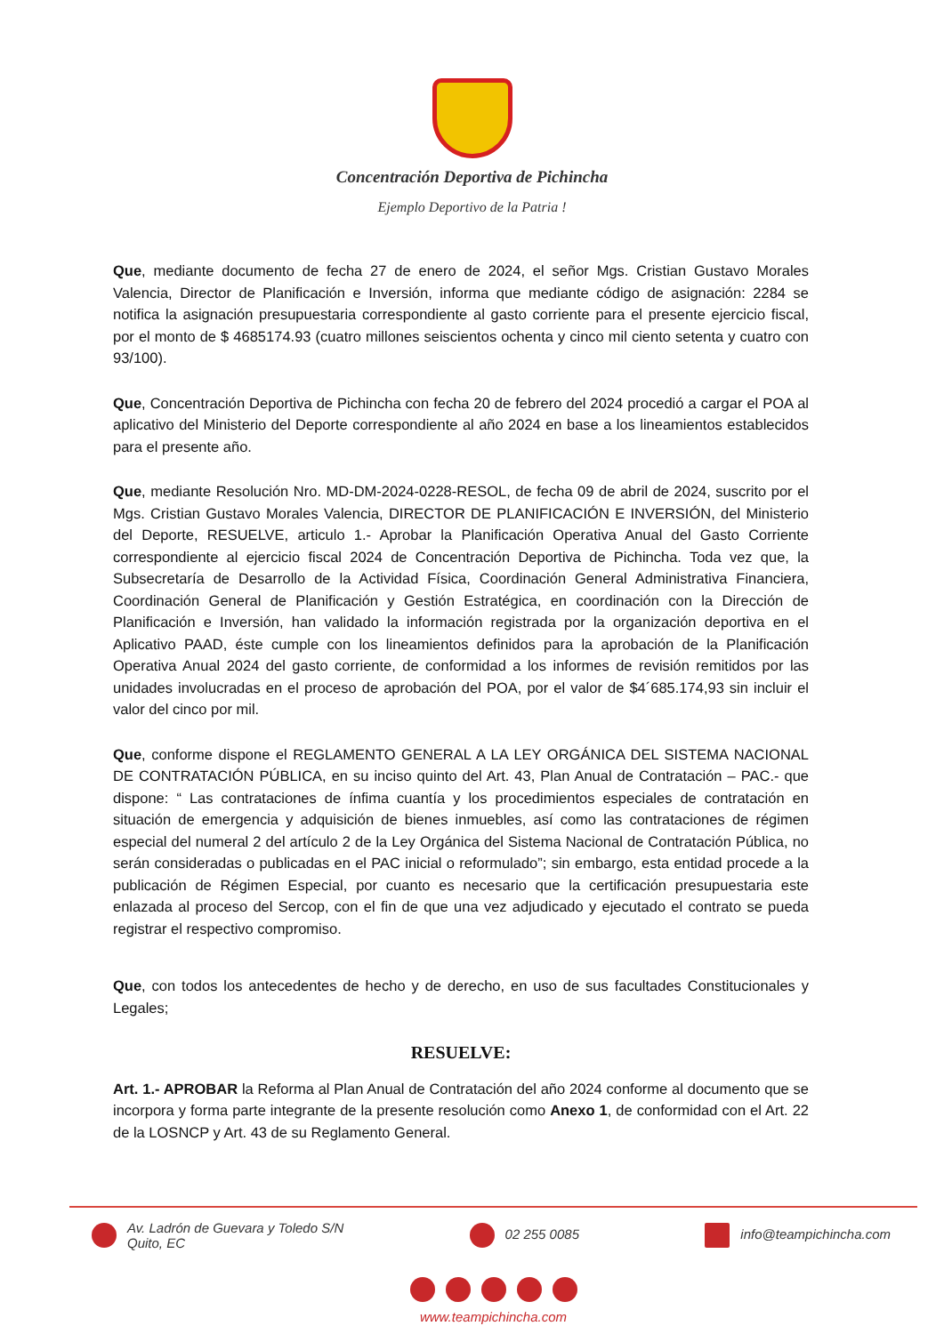Concentración Deportiva de Pichincha
Ejemplo Deportivo de la Patria !
Que, mediante documento de fecha 27 de enero de 2024, el señor Mgs. Cristian Gustavo Morales Valencia, Director de Planificación e Inversión, informa que mediante código de asignación: 2284 se notifica la asignación presupuestaria correspondiente al gasto corriente para el presente ejercicio fiscal, por el monto de $ 4685174.93 (cuatro millones seiscientos ochenta y cinco mil ciento setenta y cuatro con 93/100).
Que, Concentración Deportiva de Pichincha con fecha 20 de febrero del 2024 procedió a cargar el POA al aplicativo del Ministerio del Deporte correspondiente al año 2024 en base a los lineamientos establecidos para el presente año.
Que, mediante Resolución Nro. MD-DM-2024-0228-RESOL, de fecha 09 de abril de 2024, suscrito por el Mgs. Cristian Gustavo Morales Valencia, DIRECTOR DE PLANIFICACIÓN E INVERSIÓN, del Ministerio del Deporte, RESUELVE, articulo 1.- Aprobar la Planificación Operativa Anual del Gasto Corriente correspondiente al ejercicio fiscal 2024 de Concentración Deportiva de Pichincha. Toda vez que, la Subsecretaría de Desarrollo de la Actividad Física, Coordinación General Administrativa Financiera, Coordinación General de Planificación y Gestión Estratégica, en coordinación con la Dirección de Planificación e Inversión, han validado la información registrada por la organización deportiva en el Aplicativo PAAD, éste cumple con los lineamientos definidos para la aprobación de la Planificación Operativa Anual 2024 del gasto corriente, de conformidad a los informes de revisión remitidos por las unidades involucradas en el proceso de aprobación del POA, por el valor de $4´685.174,93 sin incluir el valor del cinco por mil.
Que, conforme dispone el REGLAMENTO GENERAL A LA LEY ORGÁNICA DEL SISTEMA NACIONAL DE CONTRATACIÓN PÚBLICA, en su inciso quinto del Art. 43, Plan Anual de Contratación – PAC.- que dispone: “ Las contrataciones de ínfima cuantía y los procedimientos especiales de contratación en situación de emergencia y adquisición de bienes inmuebles, así como las contrataciones de régimen especial del numeral 2 del artículo 2 de la Ley Orgánica del Sistema Nacional de Contratación Pública, no serán consideradas o publicadas en el PAC inicial o reformulado”; sin embargo, esta entidad procede a la publicación de Régimen Especial, por cuanto es necesario que la certificación presupuestaria este enlazada al proceso del Sercop, con el fin de que una vez adjudicado y ejecutado el contrato se pueda registrar el respectivo compromiso.
Que, con todos los antecedentes de hecho y de derecho, en uso de sus facultades Constitucionales y Legales;
RESUELVE:
Art. 1.- APROBAR la Reforma al Plan Anual de Contratación del año 2024 conforme al documento que se incorpora y forma parte integrante de la presente resolución como Anexo 1, de conformidad con el Art. 22 de la LOSNCP y Art. 43 de su Reglamento General.
Av. Ladrón de Guevara y Toledo S/N
Quito, EC
02 255 0085 info@teampichincha.com
www.teampichincha.com